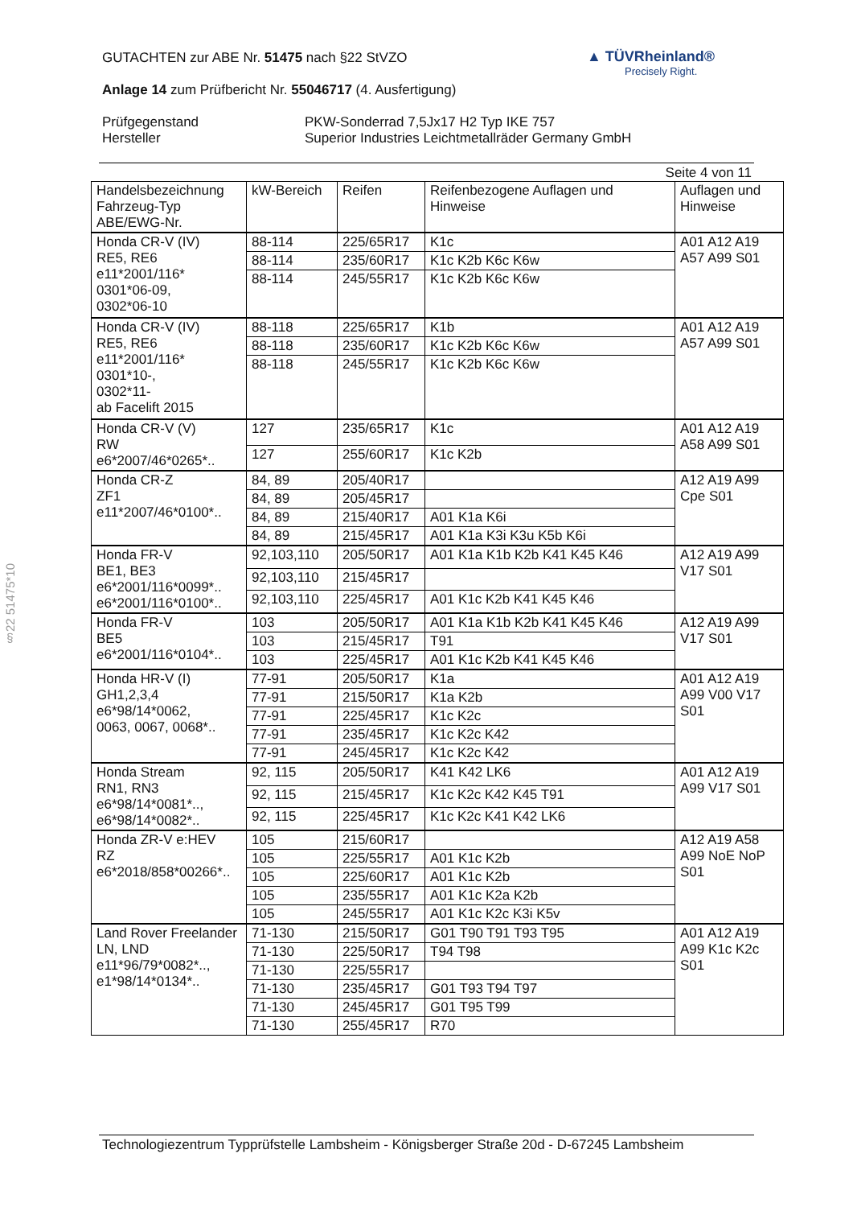▲ TÜVRheinland®
Precisely Right.
GUTACHTEN zur ABE Nr. 51475 nach §22 StVZO
Anlage 14 zum Prüfbericht Nr. 55046717 (4. Ausfertigung)
Prüfgegenstand PKW-Sonderrad 7,5Jx17 H2 Typ IKE 757
Hersteller Superior Industries Leichtmetallräder Germany GmbH
Seite 4 von 11
| Handelsbezeichnung Fahrzeug-Typ ABE/EWG-Nr. | kW-Bereich | Reifen | Reifenbezogene Auflagen und Hinweise | Auflagen und Hinweise |
| --- | --- | --- | --- | --- |
| Honda CR-V (IV) RE5, RE6 e11*2001/116* 0301*06-09, 0302*06-10 | 88-114 | 225/65R17 | K1c | A01 A12 A19 A57 A99 S01 |
| | 88-114 | 235/60R17 | K1c K2b K6c K6w | |
| | 88-114 | 245/55R17 | K1c K2b K6c K6w | |
| Honda CR-V (IV) RE5, RE6 e11*2001/116* 0301*10-, 0302*11- ab Facelift 2015 | 88-118 | 225/65R17 | K1b | A01 A12 A19 A57 A99 S01 |
| | 88-118 | 235/60R17 | K1c K2b K6c K6w | |
| | 88-118 | 245/55R17 | K1c K2b K6c K6w | |
| Honda CR-V (V) RW e6*2007/46*0265*.. | 127 | 235/65R17 | K1c | A01 A12 A19 A58 A99 S01 |
| | 127 | 255/60R17 | K1c K2b | |
| Honda CR-Z ZF1 e11*2007/46*0100*.. | 84, 89 | 205/40R17 | | A12 A19 A99 Cpe S01 |
| | 84, 89 | 205/45R17 | | |
| | 84, 89 | 215/40R17 | A01 K1a K6i | |
| | 84, 89 | 215/45R17 | A01 K1a K3i K3u K5b K6i | |
| Honda FR-V BE1, BE3 e6*2001/116*0099*.. e6*2001/116*0100*.. | 92,103,110 | 205/50R17 | A01 K1a K1b K2b K41 K45 K46 | A12 A19 A99 V17 S01 |
| | 92,103,110 | 215/45R17 | | |
| | 92,103,110 | 225/45R17 | A01 K1c K2b K41 K45 K46 | |
| Honda FR-V BE5 e6*2001/116*0104*.. | 103 | 205/50R17 | A01 K1a K1b K2b K41 K45 K46 | A12 A19 A99 V17 S01 |
| | 103 | 215/45R17 | T91 | |
| | 103 | 225/45R17 | A01 K1c K2b K41 K45 K46 | |
| Honda HR-V (I) GH1,2,3,4 e6*98/14*0062, 0063, 0067, 0068*.. | 77-91 | 205/50R17 | K1a | A01 A12 A19 A99 V00 V17 S01 |
| | 77-91 | 215/50R17 | K1a K2b | |
| | 77-91 | 225/45R17 | K1c K2c | |
| | 77-91 | 235/45R17 | K1c K2c K42 | |
| | 77-91 | 245/45R17 | K1c K2c K42 | |
| Honda Stream RN1, RN3 e6*98/14*0081*.., e6*98/14*0082*.. | 92, 115 | 205/50R17 | K41 K42 LK6 | A01 A12 A19 A99 V17 S01 |
| | 92, 115 | 215/45R17 | K1c K2c K42 K45 T91 | |
| | 92, 115 | 225/45R17 | K1c K2c K41 K42 LK6 | |
| Honda ZR-V e:HEV RZ e6*2018/858*00266*.. | 105 | 215/60R17 | | A12 A19 A58 A99 NoE NoP S01 |
| | 105 | 225/55R17 | A01 K1c K2b | |
| | 105 | 225/60R17 | A01 K1c K2b | |
| | 105 | 235/55R17 | A01 K1c K2a K2b | |
| | 105 | 245/55R17 | A01 K1c K2c K3i K5v | |
| Land Rover Freelander LN, LND e11*96/79*0082*.., e1*98/14*0134*.. | 71-130 | 215/50R17 | G01 T90 T91 T93 T95 | A01 A12 A19 A99 K1c K2c S01 |
| | 71-130 | 225/50R17 | T94 T98 | |
| | 71-130 | 225/55R17 | | |
| | 71-130 | 235/45R17 | G01 T93 T94 T97 | |
| | 71-130 | 245/45R17 | G01 T95 T99 | |
| | 71-130 | 255/45R17 | R70 | |
§22 51475*10
Technologiezentrum Typprüfstelle Lambsheim - Königsberger Straße 20d - D-67245 Lambsheim